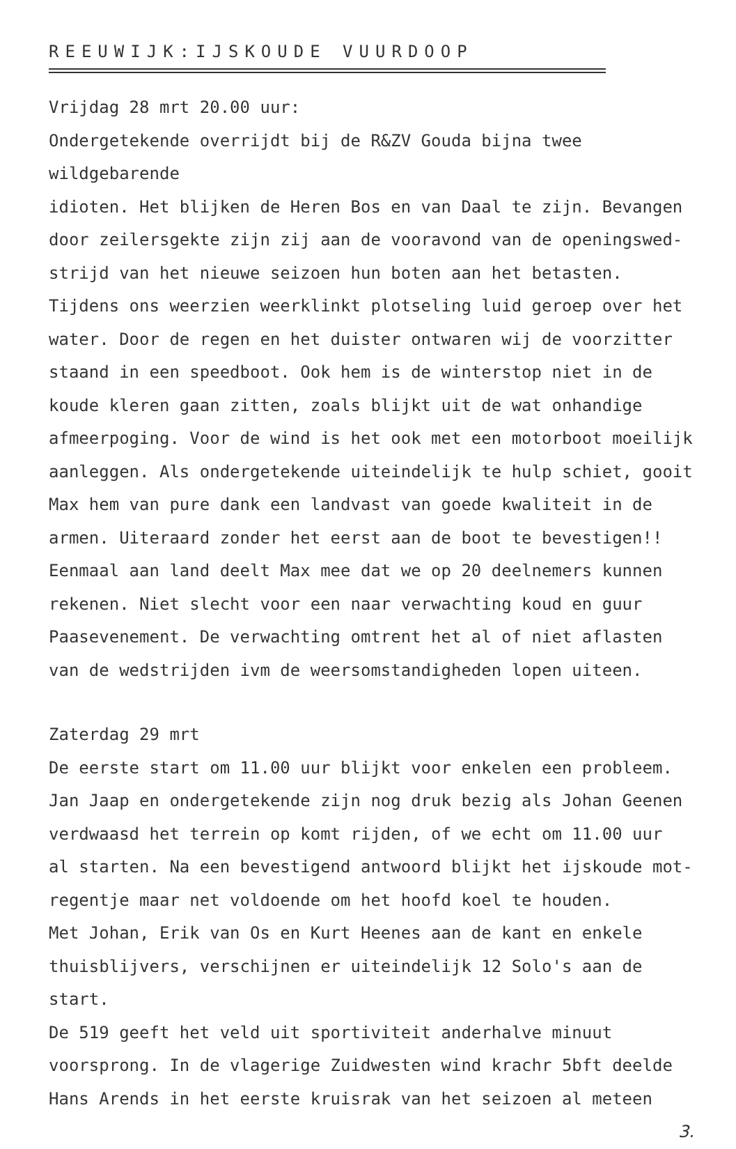REEUWIJK:IJSKOUDE VUURDOOP
Vrijdag 28 mrt 20.00 uur:
Ondergetekende overrijdt bij de R&ZV Gouda bijna twee wildgebarende
idioten. Het blijken de Heren Bos en van Daal te zijn. Bevangen
door zeilersgekte zijn zij aan de vooravond van de openingswed-
strijd van het nieuwe seizoen hun boten aan het betasten.
Tijdens ons weerzien weerklinkt plotseling luid geroep over het
water. Door de regen en het duister ontwaren wij de voorzitter
staand in een speedboot. Ook hem is de winterstop niet in de
koude kleren gaan zitten, zoals blijkt uit de wat onhandige
afmeerpoging. Voor de wind is het ook met een motorboot moeilijk
aanleggen. Als ondergetekende uiteindelijk te hulp schiet, gooit
Max hem van pure dank een landvast van goede kwaliteit in de
armen. Uiteraard zonder het eerst aan de boot te bevestigen!!
Eenmaal aan land deelt Max mee dat we op 20 deelnemers kunnen
rekenen. Niet slecht voor een naar verwachting koud en guur
Paasevenement. De verwachting omtrent het al of niet aflasten
van de wedstrijden ivm de weersomstandigheden lopen uiteen.
Zaterdag 29 mrt
De eerste start om 11.00 uur blijkt voor enkelen een probleem.
Jan Jaap en ondergetekende zijn nog druk bezig als Johan Geenen
verdwaasd het terrein op komt rijden, of we echt om 11.00 uur
al starten. Na een bevestigend antwoord blijkt het ijskoude mot-
regentje maar net voldoende om het hoofd koel te houden.
Met Johan, Erik van Os en Kurt Heenes aan de kant en enkele
thuisblijvers, verschijnen er uiteindelijk 12 Solo's aan de start.
De 519 geeft het veld uit sportiviteit anderhalve minuut
voorsprong. In de vlagerige Zuidwesten wind krachr 5bft deelde
Hans Arends in het eerste kruisrak van het seizoen al meteen
3.